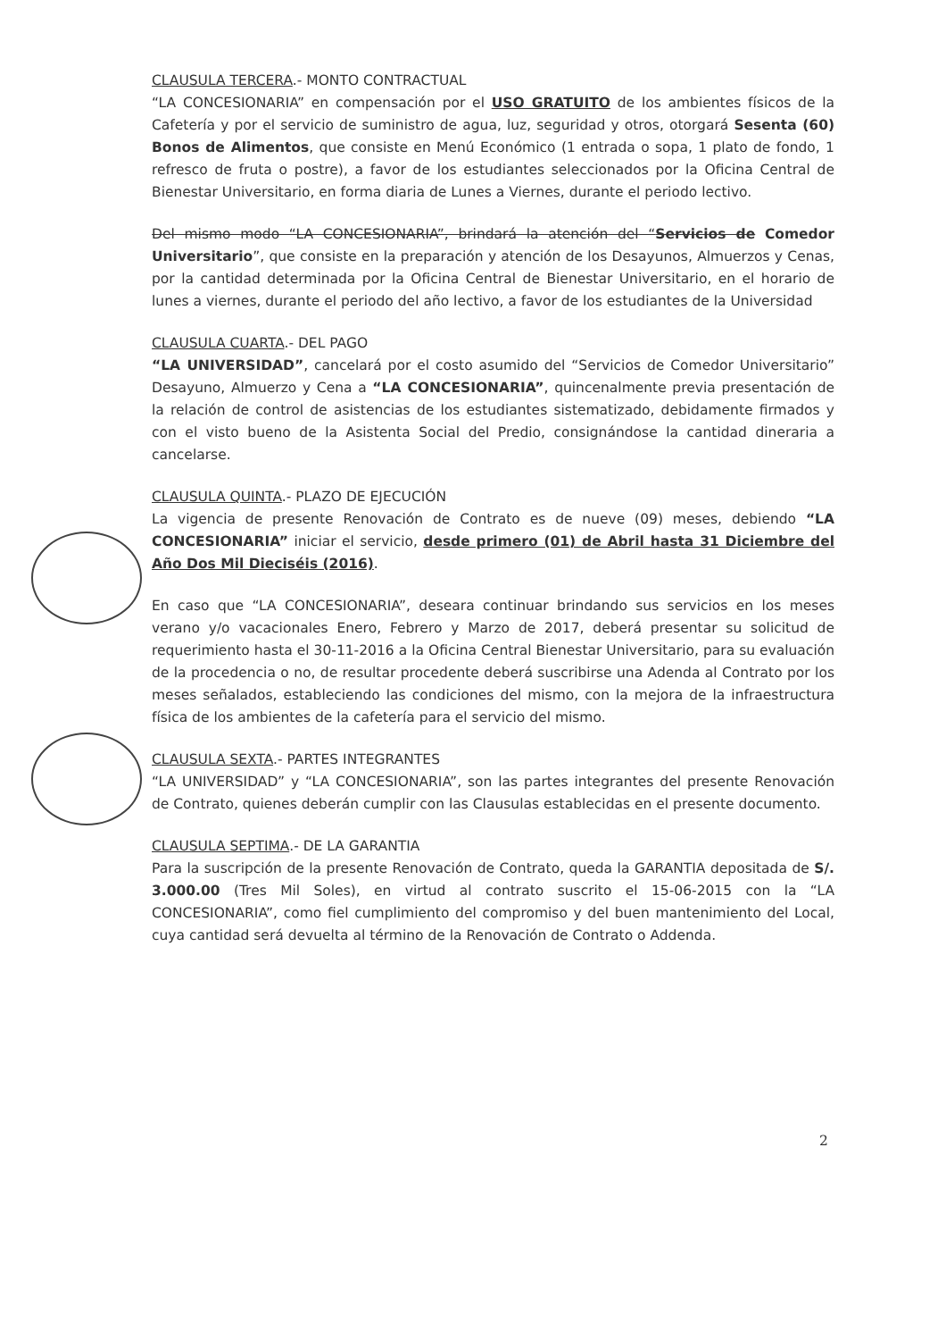CLAUSULA TERCERA.- MONTO CONTRACTUAL
“LA CONCESIONARIA” en compensación por el USO GRATUITO de los ambientes físicos de la Cafetería y por el servicio de suministro de agua, luz, seguridad y otros, otorgará Sesenta (60) Bonos de Alimentos, que consiste en Menú Económico (1 entrada o sopa, 1 plato de fondo, 1 refresco de fruta o postre), a favor de los estudiantes seleccionados por la Oficina Central de Bienestar Universitario, en forma diaria de Lunes a Viernes, durante el periodo lectivo.
Del mismo modo “LA CONCESIONARIA”, brindará la atención del “Servicios de Comedor Universitario”, que consiste en la preparación y atención de los Desayunos, Almuerzos y Cenas, por la cantidad determinada por la Oficina Central de Bienestar Universitario, en el horario de lunes a viernes, durante el periodo del año lectivo, a favor de los estudiantes de la Universidad
CLAUSULA CUARTA.- DEL PAGO
“LA UNIVERSIDAD”, cancelará por el costo asumido del “Servicios de Comedor Universitario” Desayuno, Almuerzo y Cena a “LA CONCESIONARIA”, quincenalmente previa presentación de la relación de control de asistencias de los estudiantes sistematizado, debidamente firmados y con el visto bueno de la Asistenta Social del Predio, consignándose la cantidad dineraria a cancelarse.
CLAUSULA QUINTA.- PLAZO DE EJECUCIÓN
La vigencia de presente Renovación de Contrato es de nueve (09) meses, debiendo “LA CONCESIONARIA” iniciar el servicio, desde primero (01) de Abril hasta 31 Diciembre del Año Dos Mil Dieciséis (2016).
En caso que “LA CONCESIONARIA”, deseara continuar brindando sus servicios en los meses verano y/o vacacionales Enero, Febrero y Marzo de 2017, deberá presentar su solicitud de requerimiento hasta el 30-11-2016 a la Oficina Central Bienestar Universitario, para su evaluación de la procedencia o no, de resultar procedente deberá suscribirse una Adenda al Contrato por los meses señalados, estableciendo las condiciones del mismo, con la mejora de la infraestructura física de los ambientes de la cafetería para el servicio del mismo.
CLAUSULA SEXTA.- PARTES INTEGRANTES
“LA UNIVERSIDAD” y “LA CONCESIONARIA”, son las partes integrantes del presente Renovación de Contrato, quienes deberán cumplir con las Clausulas establecidas en el presente documento.
CLAUSULA SEPTIMA.- DE LA GARANTIA
Para la suscripción de la presente Renovación de Contrato, queda la GARANTIA depositada de S/. 3.000.00 (Tres Mil Soles), en virtud al contrato suscrito el 15-06-2015 con la “LA CONCESIONARIA”, como fiel cumplimiento del compromiso y del buen mantenimiento del Local, cuya cantidad será devuelta al término de la Renovación de Contrato o Addenda.
2